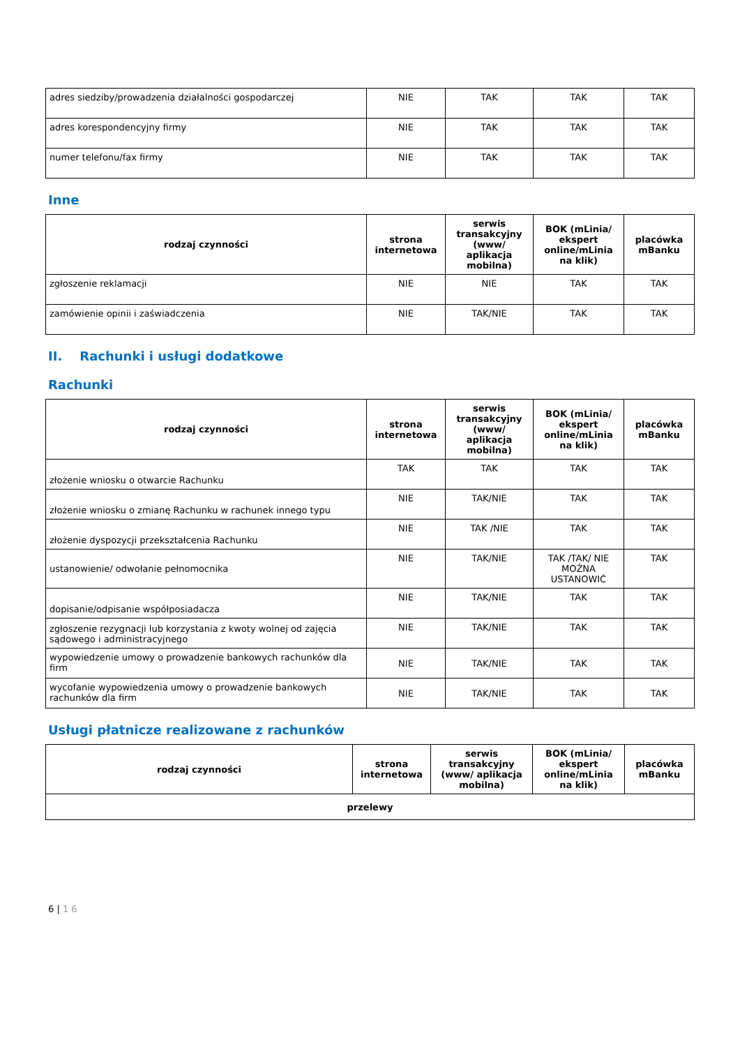| adres siedziby/prowadzenia działalności gospodarczej | NIE | TAK | TAK | TAK |
| adres korespondencyjny firmy | NIE | TAK | TAK | TAK |
| numer telefonu/fax firmy | NIE | TAK | TAK | TAK |
Inne
| rodzaj czynności | strona internetowa | serwis transakcyjny (www/ aplikacja mobilna) | BOK (mLinia/ ekspert online/mLinia na klik) | placówka mBanku |
| --- | --- | --- | --- | --- |
| zgłoszenie reklamacji | NIE | NIE | TAK | TAK |
| zamówienie opinii i zaświadczenia | NIE | TAK/NIE | TAK | TAK |
II. Rachunki i usługi dodatkowe
Rachunki
| rodzaj czynności | strona internetowa | serwis transakcyjny (www/ aplikacja mobilna) | BOK (mLinia/ ekspert online/mLinia na klik) | placówka mBanku |
| --- | --- | --- | --- | --- |
| złożenie wniosku o otwarcie Rachunku | TAK | TAK | TAK | TAK |
| złożenie wniosku o zmianę Rachunku w rachunek innego typu | NIE | TAK/NIE | TAK | TAK |
| złożenie dyspozycji przekształcenia Rachunku | NIE | TAK /NIE | TAK | TAK |
| ustanowienie/ odwołanie pełnomocnika | NIE | TAK/NIE | TAK /TAK/ NIE MOŻNA USTANOWIĆ | TAK |
| dopisanie/odpisanie współposiadacza | NIE | TAK/NIE | TAK | TAK |
| zgłoszenie rezygnacji lub korzystania z kwoty wolnej od zajęcia sądowego i administracyjnego | NIE | TAK/NIE | TAK | TAK |
| wypowiedzenie umowy o prowadzenie bankowych rachunków dla firm | NIE | TAK/NIE | TAK | TAK |
| wycofanie wypowiedzenia umowy o prowadzenie bankowych rachunków dla firm | NIE | TAK/NIE | TAK | TAK |
Usługi płatnicze realizowane z rachunków
| rodzaj czynności | strona internetowa | serwis transakcyjny (www/ aplikacja mobilna) | BOK (mLinia/ ekspert online/mLinia na klik) | placówka mBanku |
| --- | --- | --- | --- | --- |
| przelewy | | | | |
6 | 1 6